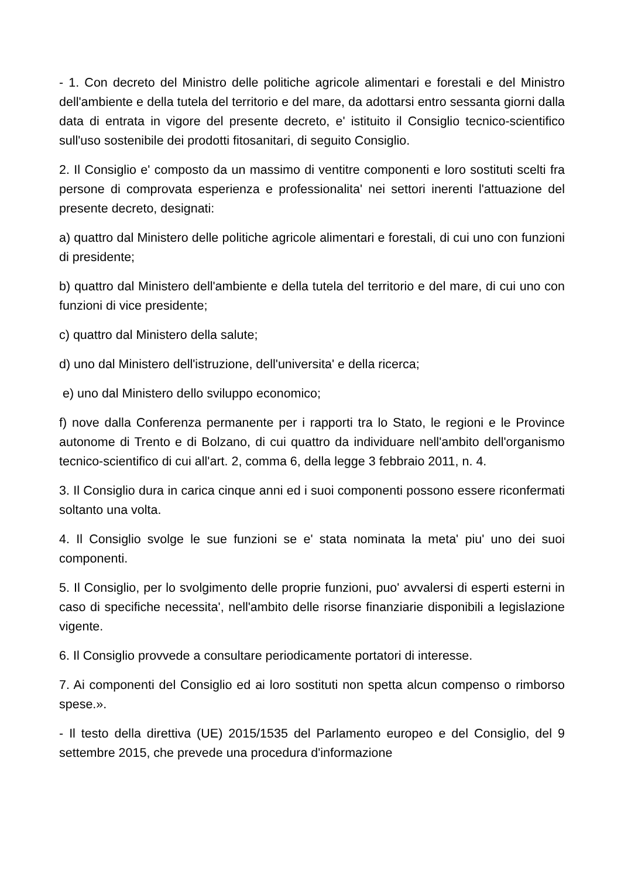- 1. Con decreto del Ministro delle politiche agricole alimentari e forestali e del Ministro dell'ambiente e della tutela del territorio e del mare, da adottarsi entro sessanta giorni dalla data di entrata in vigore del presente decreto, e' istituito il Consiglio tecnico-scientifico sull'uso sostenibile dei prodotti fitosanitari, di seguito Consiglio.
2. Il Consiglio e' composto da un massimo di ventitre componenti e loro sostituti scelti fra persone di comprovata esperienza e professionalita' nei settori inerenti l'attuazione del presente decreto, designati:
a) quattro dal Ministero delle politiche agricole alimentari e forestali, di cui uno con funzioni di presidente;
b) quattro dal Ministero dell'ambiente e della tutela del territorio e del mare, di cui uno con funzioni di vice presidente;
c) quattro dal Ministero della salute;
d) uno dal Ministero dell'istruzione, dell'universita' e della ricerca;
e) uno dal Ministero dello sviluppo economico;
f) nove dalla Conferenza permanente per i rapporti tra lo Stato, le regioni e le Province autonome di Trento e di Bolzano, di cui quattro da individuare nell'ambito dell'organismo tecnico-scientifico di cui all'art. 2, comma 6, della legge 3 febbraio 2011, n. 4.
3. Il Consiglio dura in carica cinque anni ed i suoi componenti possono essere riconfermati soltanto una volta.
4. Il Consiglio svolge le sue funzioni se e' stata nominata la meta' piu' uno dei suoi componenti.
5. Il Consiglio, per lo svolgimento delle proprie funzioni, puo' avvalersi di esperti esterni in caso di specifiche necessita', nell'ambito delle risorse finanziarie disponibili a legislazione vigente.
6. Il Consiglio provvede a consultare periodicamente portatori di interesse.
7. Ai componenti del Consiglio ed ai loro sostituti non spetta alcun compenso o rimborso spese.».
- Il testo della direttiva (UE) 2015/1535 del Parlamento europeo e del Consiglio, del 9 settembre 2015, che prevede una procedura d'informazione